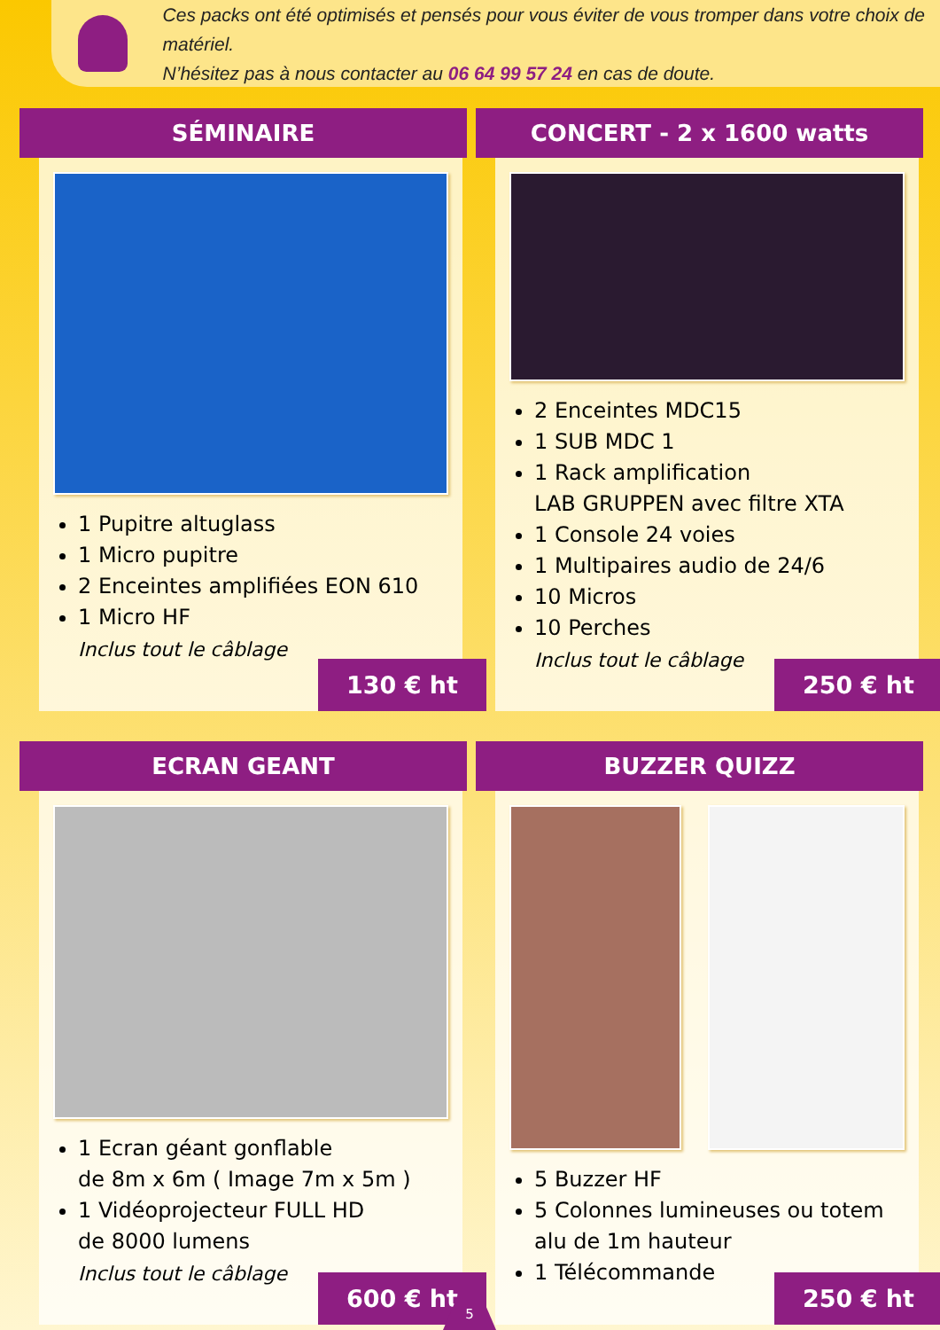Ces packs ont été optimisés et pensés pour vous éviter de vous tromper dans votre choix de matériel.
N’hésitez pas à nous contacter au 06 64 99 57 24 en cas de doute.
SÉMINAIRE
1 Pupitre altuglass
1 Micro pupitre
2 Enceintes amplifiées EON 610
1 Micro HF
Inclus tout le câblage
130 € ht
CONCERT - 2 x 1600 watts
2 Enceintes MDC15
1 SUB MDC 1
1 Rack amplification
LAB GRUPPEN avec filtre XTA
1 Console 24 voies
1 Multipaires audio de 24/6
10 Micros
10 Perches
Inclus tout le câblage
250 € ht
ECRAN GEANT
1 Ecran géant gonflable
de 8m x 6m ( Image 7m x 5m )
1 Vidéoprojecteur FULL HD
de 8000 lumens
Inclus tout le câblage
600 € ht
BUZZER QUIZZ
5 Buzzer HF
5 Colonnes lumineuses ou totem
alu de 1m hauteur
1 Télécommande
250 € ht
5